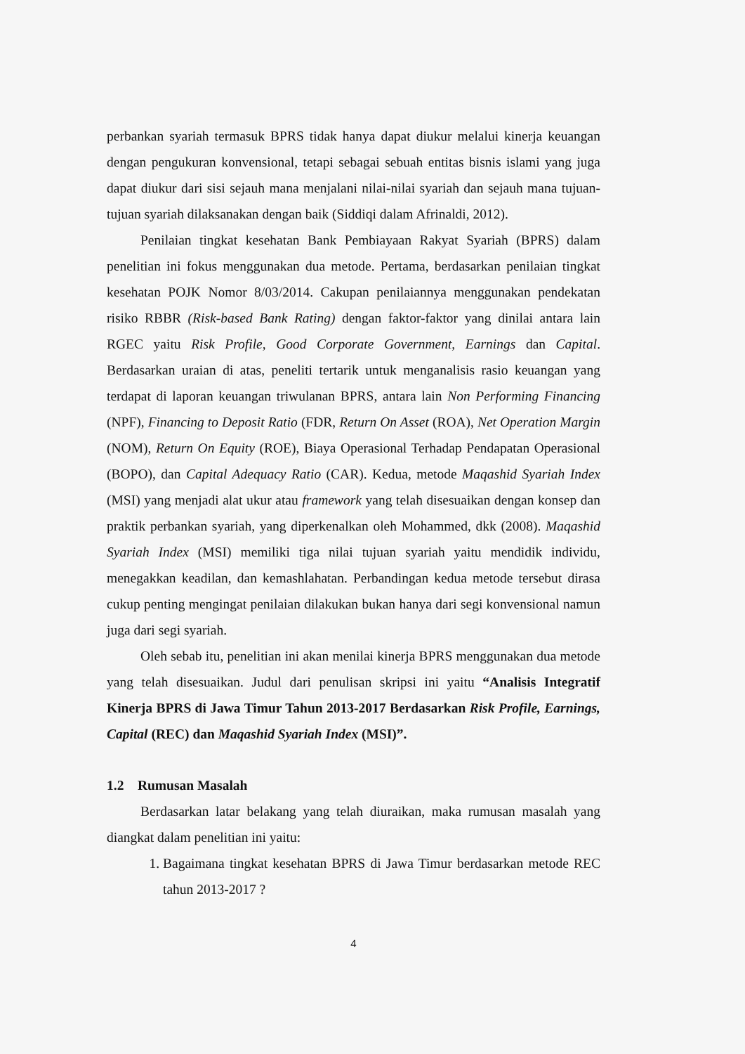perbankan syariah termasuk BPRS tidak hanya dapat diukur melalui kinerja keuangan dengan pengukuran konvensional, tetapi sebagai sebuah entitas bisnis islami yang juga dapat diukur dari sisi sejauh mana menjalani nilai-nilai syariah dan sejauh mana tujuan-tujuan syariah dilaksanakan dengan baik (Siddiqi dalam Afrinaldi, 2012).
Penilaian tingkat kesehatan Bank Pembiayaan Rakyat Syariah (BPRS) dalam penelitian ini fokus menggunakan dua metode. Pertama, berdasarkan penilaian tingkat kesehatan POJK Nomor 8/03/2014. Cakupan penilaiannya menggunakan pendekatan risiko RBBR (Risk-based Bank Rating) dengan faktor-faktor yang dinilai antara lain RGEC yaitu Risk Profile, Good Corporate Government, Earnings dan Capital. Berdasarkan uraian di atas, peneliti tertarik untuk menganalisis rasio keuangan yang terdapat di laporan keuangan triwulanan BPRS, antara lain Non Performing Financing (NPF), Financing to Deposit Ratio (FDR, Return On Asset (ROA), Net Operation Margin (NOM), Return On Equity (ROE), Biaya Operasional Terhadap Pendapatan Operasional (BOPO), dan Capital Adequacy Ratio (CAR). Kedua, metode Maqashid Syariah Index (MSI) yang menjadi alat ukur atau framework yang telah disesuaikan dengan konsep dan praktik perbankan syariah, yang diperkenalkan oleh Mohammed, dkk (2008). Maqashid Syariah Index (MSI) memiliki tiga nilai tujuan syariah yaitu mendidik individu, menegakkan keadilan, dan kemashlahatan. Perbandingan kedua metode tersebut dirasa cukup penting mengingat penilaian dilakukan bukan hanya dari segi konvensional namun juga dari segi syariah.
Oleh sebab itu, penelitian ini akan menilai kinerja BPRS menggunakan dua metode yang telah disesuaikan. Judul dari penulisan skripsi ini yaitu “Analisis Integratif Kinerja BPRS di Jawa Timur Tahun 2013-2017 Berdasarkan Risk Profile, Earnings, Capital (REC) dan Maqashid Syariah Index (MSI)”.
1.2 Rumusan Masalah
Berdasarkan latar belakang yang telah diuraikan, maka rumusan masalah yang diangkat dalam penelitian ini yaitu:
1. Bagaimana tingkat kesehatan BPRS di Jawa Timur berdasarkan metode REC tahun 2013-2017 ?
4